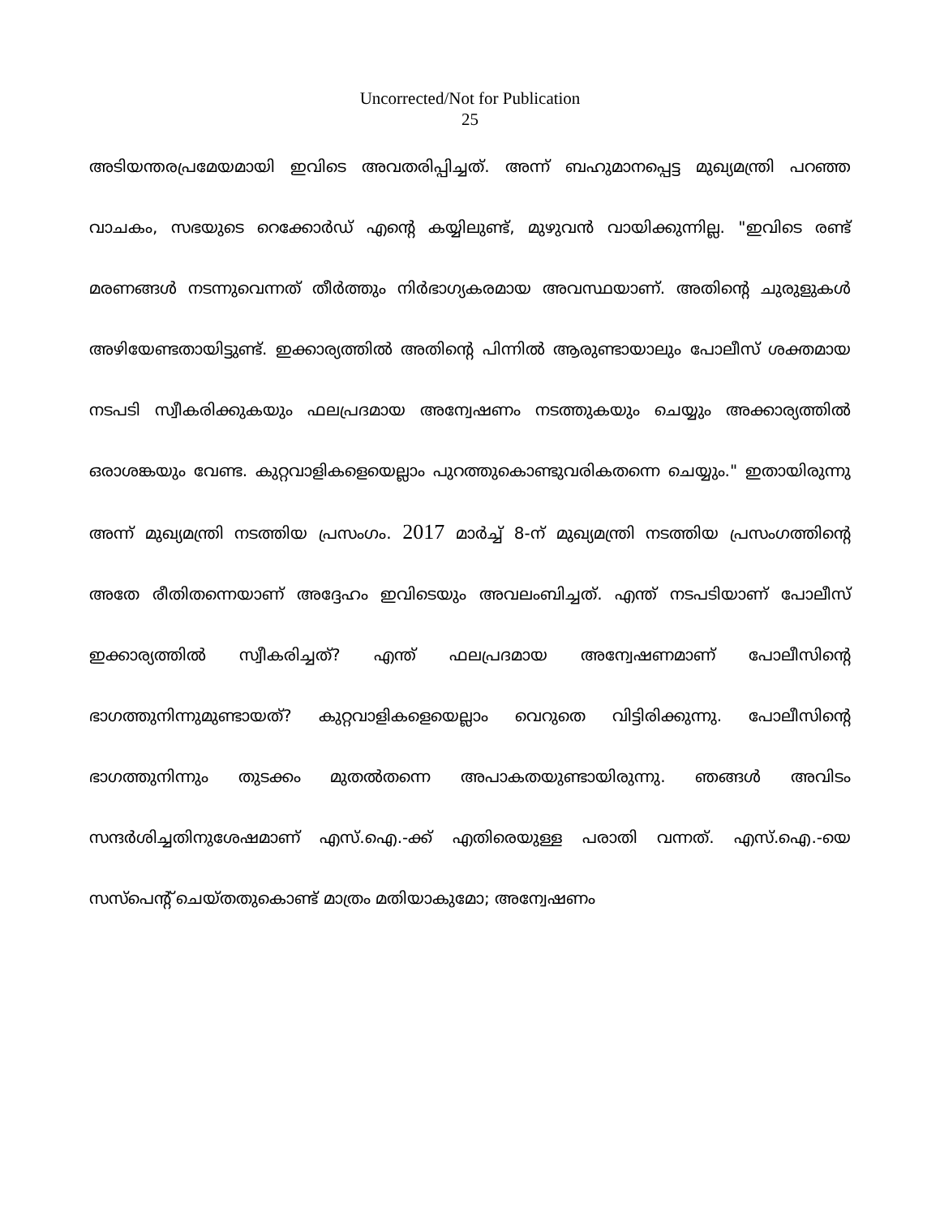Uncorrected/Not for Publication
25
അടിയന്തരപ്രമേയമായി ഇവിടെ അവതരിപ്പിച്ചത്. അന്ന് ബഹുമാനപ്പെട്ട മുഖ്യമന്ത്രി പറഞ്ഞ വാചകം, സഭയുടെ റെക്കോർഡ് എന്റെ കയ്യിലുണ്ട്, മുഴുവൻ വായിക്കുന്നില്ല. "ഇവിടെ രണ്ട് മരണങ്ങൾ നടന്നുവെന്നത് തീർത്തും നിർഭാഗ്യകരമായ അവസ്ഥയാണ്. അതിന്റെ ചുരുളുകൾ അഴിയേണ്ടതായിട്ടുണ്ട്. ഇക്കാര്യത്തിൽ അതിന്റെ പിന്നിൽ ആരുണ്ടായാലും പോലീസ് ശക്തമായ നടപടി സ്വീകരിക്കുകയും ഫലപ്രദമായ അന്വേഷണം നടത്തുകയും ചെയ്യും അക്കാര്യത്തിൽ ഒരാശങ്കയും വേണ്ട. കുറ്റവാളികളെയെല്ലാം പുറത്തുകൊണ്ടുവരികതന്നെ ചെയ്യും." ഇതായിരുന്നു അന്ന് മുഖ്യമന്ത്രി നടത്തിയ പ്രസംഗം. 2017 മാർച്ച് 8-ന് മുഖ്യമന്ത്രി നടത്തിയ പ്രസംഗത്തിന്റെ അതേ രീതിതന്നെയാണ് അദ്ദേഹം ഇവിടെയും അവലംബിച്ചത്. എന്ത് നടപടിയാണ് പോലീസ് ഇക്കാര്യത്തിൽ സ്വീകരിച്ചത്? എന്ത് ഫലപ്രദമായ അന്വേഷണമാണ് പോലീസിന്റെ ഭാഗത്തുനിന്നുമുണ്ടായത്? കുറ്റവാളികളെയെല്ലാം വെറുതെ വിട്ടിരിക്കുന്നു. പോലീസിന്റെ ഭാഗത്തുനിന്നും തുടക്കം മുതൽതന്നെ അപാകതയുണ്ടായിരുന്നു. ഞങ്ങൾ അവിടം സന്ദർശിച്ചതിനുശേഷമാണ് എസ്.ഐ.-ക്ക് എതിരെയുള്ള പരാതി വന്നത്. എസ്.ഐ.-യെ സസ്പെന്റ് ചെയ്തതുകൊണ്ട് മാത്രം മതിയാകുമോ; അന്വേഷണം